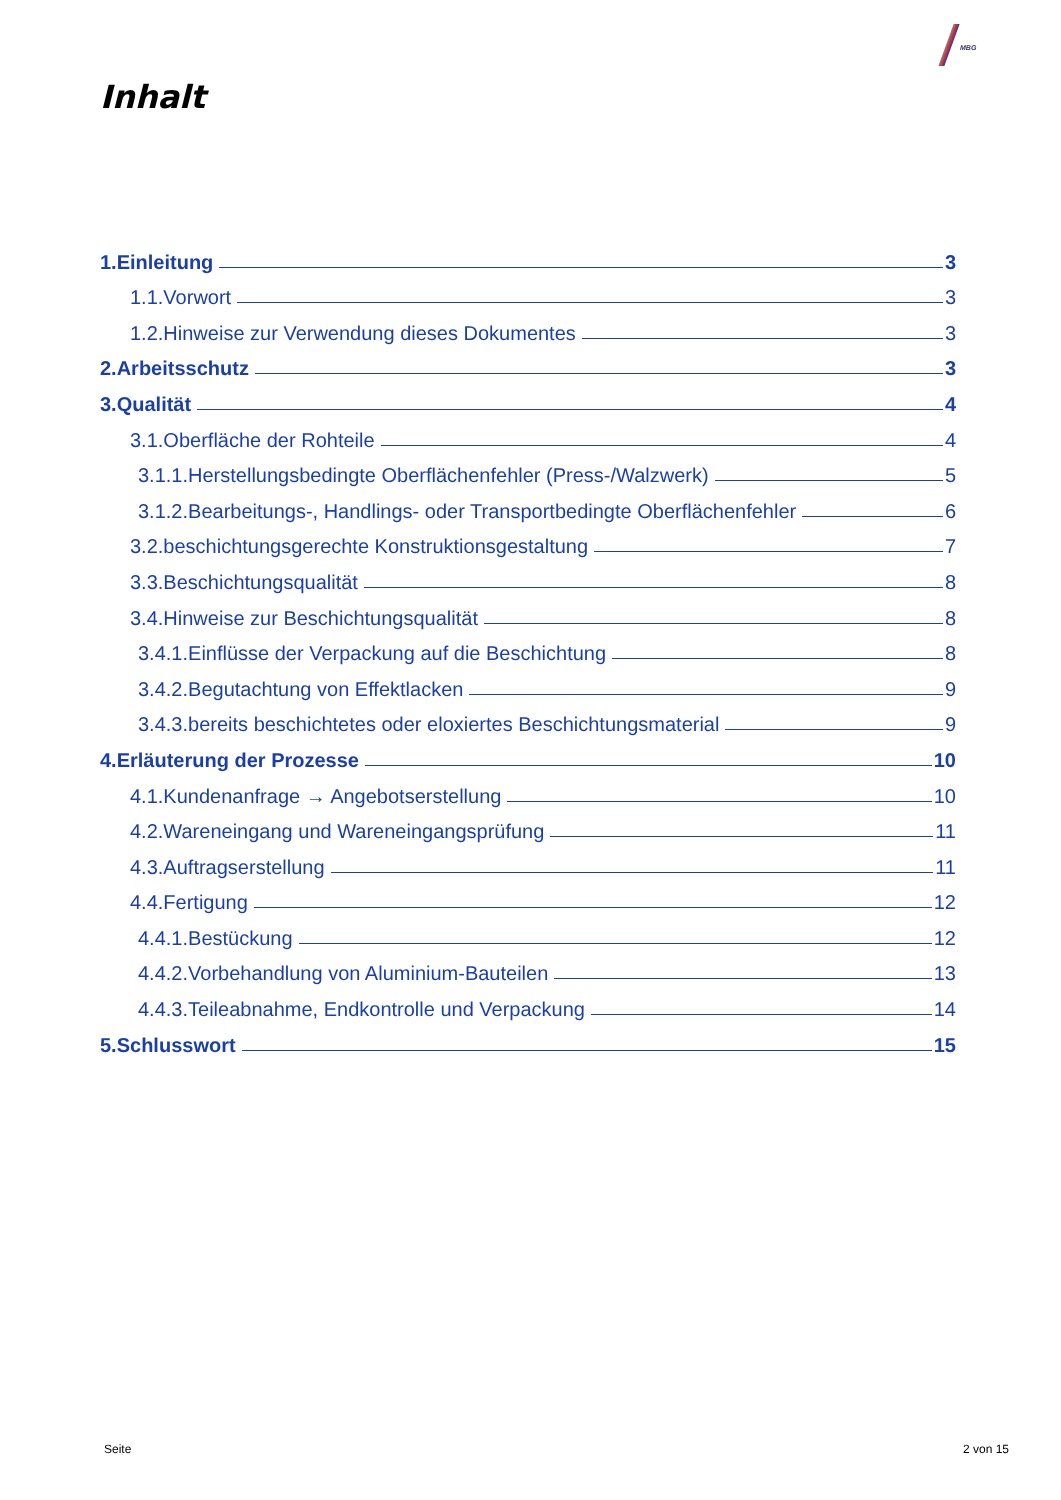MBG
Inhalt
1.Einleitung 3
1.1.Vorwort 3
1.2.Hinweise zur Verwendung dieses Dokumentes 3
2.Arbeitsschutz 3
3.Qualität 4
3.1.Oberfläche der Rohteile 4
3.1.1.Herstellungsbedingte Oberflächenfehler (Press-/Walzwerk) 5
3.1.2.Bearbeitungs-, Handlings- oder Transportbedingte Oberflächenfehler 6
3.2.beschichtungsgerechte Konstruktionsgestaltung 7
3.3.Beschichtungsqualität 8
3.4.Hinweise zur Beschichtungsqualität 8
3.4.1.Einflüsse der Verpackung auf die Beschichtung 8
3.4.2.Begutachtung von Effektlacken 9
3.4.3.bereits beschichtetes oder eloxiertes Beschichtungsmaterial 9
4.Erläuterung der Prozesse 10
4.1.Kundenanfrage → Angebotserstellung 10
4.2.Wareneingang und Wareneingangsprüfung 11
4.3.Auftragserstellung 11
4.4.Fertigung 12
4.4.1.Bestückung 12
4.4.2.Vorbehandlung von Aluminium-Bauteilen 13
4.4.3.Teileabnahme, Endkontrolle und Verpackung 14
5.Schlusswort 15
Seite 2 von 15